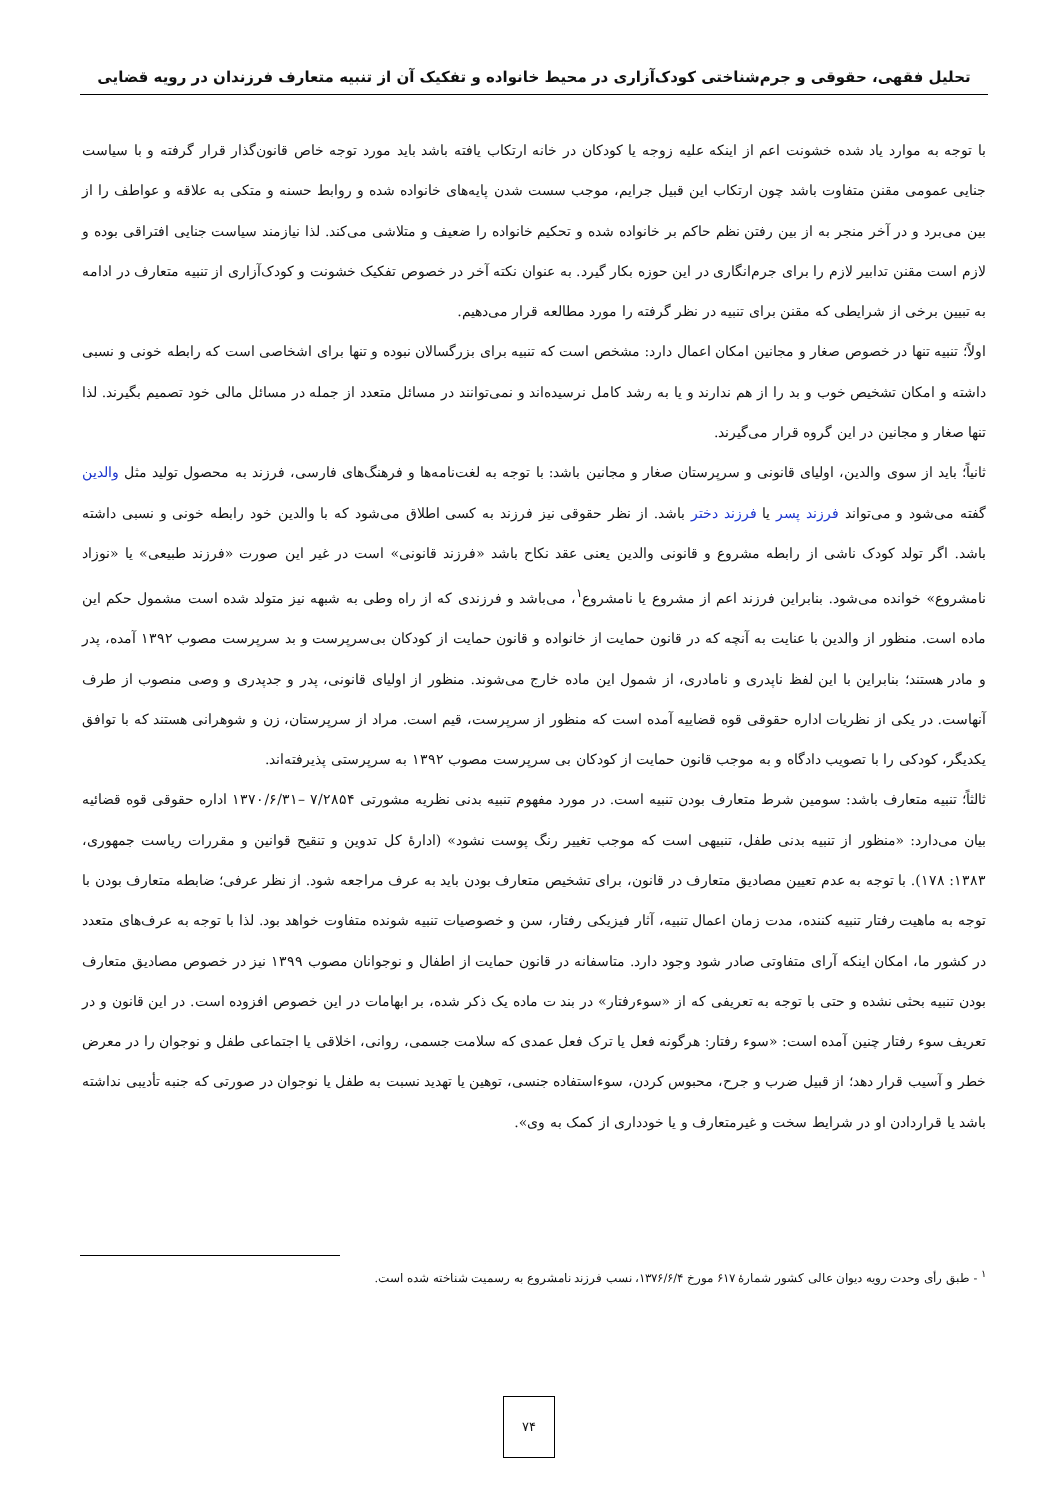تحلیل فقهی، حقوقی و جرم‌شناختی کودک‌آزاری در محیط خانواده و تفکیک آن از تنبیه متعارف فرزندان در رویه قضایی
با توجه به موارد یاد شده خشونت اعم از اینکه علیه زوجه یا کودکان در خانه ارتکاب یافته باشد باید مورد توجه خاص قانون‌گذار قرار گرفته و با سیاست جنایی عمومی مقنن متفاوت باشد چون ارتکاب این قبیل جرایم، موجب سست شدن پایه‌های خانواده شده و روابط حسنه و متکی به علاقه و عواطف را از بین می‌برد و در آخر منجر به از بین رفتن نظم حاکم بر خانواده شده و تحکیم خانواده را ضعیف و متلاشی می‌کند. لذا نیازمند سیاست جنایی افتراقی بوده و لازم است مقنن تدابیر لازم را برای جرم‌انگاری در این حوزه بکار گیرد. به عنوان نکته آخر در خصوص تفکیک خشونت و کودک‌آزاری از تنبیه متعارف در ادامه به تبیین برخی از شرایطی که مقنن برای تنبیه در نظر گرفته را مورد مطالعه قرار می‌دهیم.
اولاً؛ تنبیه تنها در خصوص صغار و مجانین امکان اعمال دارد: مشخص است که تنبیه برای بزرگسالان نبوده و تنها برای اشخاصی است که رابطه خونی و نسبی داشته و امکان تشخیص خوب و بد را از هم ندارند و یا به رشد کامل نرسیده‌اند و نمی‌توانند در مسائل متعدد از جمله در مسائل مالی خود تصمیم بگیرند. لذا تنها صغار و مجانین در این گروه قرار می‌گیرند.
ثانیاً؛ باید از سوی والدین، اولیای قانونی و سرپرستان صغار و مجانین باشد: با توجه به لغت‌نامه‌ها و فرهنگ‌های فارسی، فرزند به محصول تولید مثل والدین گفته می‌شود و می‌تواند فرزند پسر یا فرزند دختر باشد. از نظر حقوقی نیز فرزند به کسی اطلاق می‌شود که با والدین خود رابطه خونی و نسبی داشته باشد. اگر تولد کودک ناشی از رابطه مشروع و قانونی والدین یعنی عقد نکاح باشد «فرزند قانونی» است در غیر این صورت «فرزند طبیعی» یا «نوزاد نامشروع» خوانده می‌شود. بنابراین فرزند اعم از مشروع یا نامشروع<sup>۱</sup>، می‌باشد و فرزندی که از راه وطی به شبهه نیز متولد شده است مشمول حکم این ماده است. منظور از والدین با عنایت به آنچه که در قانون حمایت از خانواده و قانون حمایت از کودکان بی‌سرپرست و بد سرپرست مصوب ۱۳۹۲ آمده، پدر و مادر هستند؛ بنابراین با این لفظ ناپدری و نامادری، از شمول این ماده خارج می‌شوند. منظور از اولیای قانونی، پدر و جدپدری و وصی منصوب از طرف آنهاست. در یکی از نظریات اداره حقوقی قوه قضاییه آمده است که منظور از سرپرست، قیم است. مراد از سرپرستان، زن و شوهرانی هستند که با توافق یکدیگر، کودکی را با تصویب دادگاه و به موجب قانون حمایت از کودکان بی سرپرست مصوب ۱۳۹۲ به سرپرستی پذیرفته‌اند.
ثالثاً؛ تنبیه متعارف باشد: سومین شرط متعارف بودن تنبیه است. در مورد مفهوم تنبیه بدنی نظریه مشورتی ۷/۲۸۵۴ –۱۳۷۰/۶/۳۱ اداره حقوقی قوه قضائیه بیان می‌دارد: «منظور از تنبیه بدنی طفل، تنبیهی است که موجب تغییر رنگ پوست نشود» (ادارهٔ کل تدوین و تنقیح قوانین و مقررات ریاست جمهوری، ۱۳۸۳: ۱۷۸). با توجه به عدم تعیین مصادیق متعارف در قانون، برای تشخیص متعارف بودن باید به عرف مراجعه شود. از نظر عرفی؛ ضابطه متعارف بودن با توجه به ماهیت رفتار تنبیه کننده، مدت زمان اعمال تنبیه، آثار فیزیکی رفتار، سن و خصوصیات تنبیه شونده متفاوت خواهد بود. لذا با توجه به عرف‌های متعدد در کشور ما، امکان اینکه آرای متفاوتی صادر شود وجود دارد. متاسفانه در قانون حمایت از اطفال و نوجوانان مصوب ۱۳۹۹ نیز در خصوص مصادیق متعارف بودن تنبیه بحثی نشده و حتی با توجه به تعریفی که از «سوءرفتار» در بند ت ماده یک ذکر شده، بر ابهامات در این خصوص افزوده است. در این قانون و در تعریف سوء رفتار چنین آمده است: «سوء رفتار: هرگونه فعل یا ترک فعل عمدی که سلامت جسمی، روانی، اخلاقی یا اجتماعی طفل و نوجوان را در معرض خطر و آسیب قرار دهد؛ از قبیل ضرب و جرح، محبوس کردن، سوءاستفاده جنسی، توهین یا تهدید نسبت به طفل یا نوجوان در صورتی که جنبه تأدیبی نداشته باشد یا قراردادن او در شرایط سخت و غیرمتعارف و یا خودداری از کمک به وی».
<sup>۱</sup> - طبق رأی وحدت رویه دیوان عالی کشور شمارهٔ ۶۱۷ مورخ ۱۳۷۶/۶/۴، نسب فرزند نامشروع به رسمیت شناخته شده است.
۷۴